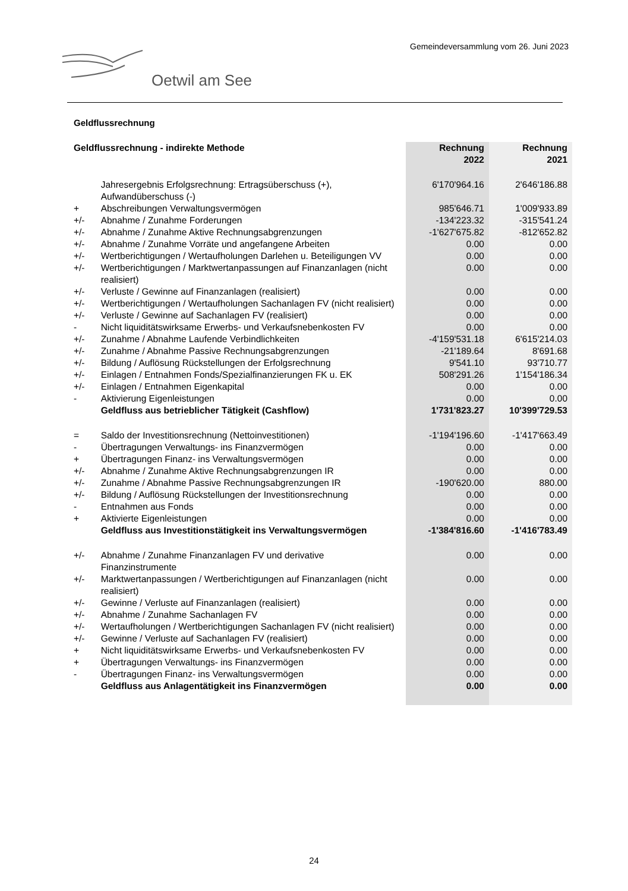Gemeindeversammlung vom 26. Juni 2023
Oetwil am See
Geldflussrechnung
| Geldflussrechnung - indirekte Methode | | Rechnung 2022 | Rechnung 2021 |
| --- | --- | --- | --- |
| | Jahresergebnis Erfolgsrechnung: Ertragsüberschuss (+), Aufwandüberschuss (-) | 6'170'964.16 | 2'646'186.88 |
| + | Abschreibungen Verwaltungsvermögen | 985'646.71 | 1'009'933.89 |
| +/- | Abnahme / Zunahme Forderungen | -134'223.32 | -315'541.24 |
| +/- | Abnahme / Zunahme Aktive Rechnungsabgrenzungen | -1'627'675.82 | -812'652.82 |
| +/- | Abnahme / Zunahme Vorräte und angefangene Arbeiten | 0.00 | 0.00 |
| +/- | Wertberichtigungen / Wertaufholungen Darlehen u. Beteiligungen VV | 0.00 | 0.00 |
| +/- | Wertberichtigungen / Marktwertanpassungen auf Finanzanlagen (nicht realisiert) | 0.00 | 0.00 |
| +/- | Verluste / Gewinne auf Finanzanlagen (realisiert) | 0.00 | 0.00 |
| +/- | Wertberichtigungen / Wertaufholungen Sachanlagen FV (nicht realisiert) | 0.00 | 0.00 |
| +/- | Verluste / Gewinne auf Sachanlagen FV (realisiert) | 0.00 | 0.00 |
| - | Nicht liquiditätswirksame Erwerbs- und Verkaufsnebenkosten FV | 0.00 | 0.00 |
| +/- | Zunahme / Abnahme Laufende Verbindlichkeiten | -4'159'531.18 | 6'615'214.03 |
| +/- | Zunahme / Abnahme Passive Rechnungsabgrenzungen | -21'189.64 | 8'691.68 |
| +/- | Bildung / Auflösung Rückstellungen der Erfolgsrechnung | 9'541.10 | 93'710.77 |
| +/- | Einlagen / Entnahmen Fonds/Spezialfinanzierungen FK u. EK | 508'291.26 | 1'154'186.34 |
| +/- | Einlagen / Entnahmen Eigenkapital | 0.00 | 0.00 |
| - | Aktivierung Eigenleistungen | 0.00 | 0.00 |
| | Geldfluss aus betrieblicher Tätigkeit (Cashflow) | 1'731'823.27 | 10'399'729.53 |
| = | Saldo der Investitionsrechnung (Nettoinvestitionen) | -1'194'196.60 | -1'417'663.49 |
| - | Übertragungen Verwaltungs- ins Finanzvermögen | 0.00 | 0.00 |
| + | Übertragungen Finanz- ins Verwaltungsvermögen | 0.00 | 0.00 |
| +/- | Abnahme / Zunahme Aktive Rechnungsabgrenzungen IR | 0.00 | 0.00 |
| +/- | Zunahme / Abnahme Passive Rechnungsabgrenzungen IR | -190'620.00 | 880.00 |
| +/- | Bildung / Auflösung Rückstellungen der Investitionsrechnung | 0.00 | 0.00 |
| - | Entnahmen aus Fonds | 0.00 | 0.00 |
| + | Aktivierte Eigenleistungen | 0.00 | 0.00 |
| | Geldfluss aus Investitionstätigkeit ins Verwaltungsvermögen | -1'384'816.60 | -1'416'783.49 |
| +/- | Abnahme / Zunahme Finanzanlagen FV und derivative Finanzinstrumente | 0.00 | 0.00 |
| +/- | Marktwertanpassungen / Wertberichtigungen auf Finanzanlagen (nicht realisiert) | 0.00 | 0.00 |
| +/- | Gewinne / Verluste auf Finanzanlagen (realisiert) | 0.00 | 0.00 |
| +/- | Abnahme / Zunahme Sachanlagen FV | 0.00 | 0.00 |
| +/- | Wertaufholungen / Wertberichtigungen Sachanlagen FV (nicht realisiert) | 0.00 | 0.00 |
| +/- | Gewinne / Verluste auf Sachanlagen FV (realisiert) | 0.00 | 0.00 |
| + | Nicht liquiditätswirksame Erwerbs- und Verkaufsnebenkosten FV | 0.00 | 0.00 |
| + | Übertragungen Verwaltungs- ins Finanzvermögen | 0.00 | 0.00 |
| - | Übertragungen Finanz- ins Verwaltungsvermögen | 0.00 | 0.00 |
| | Geldfluss aus Anlagentätigkeit ins Finanzvermögen | 0.00 | 0.00 |
24